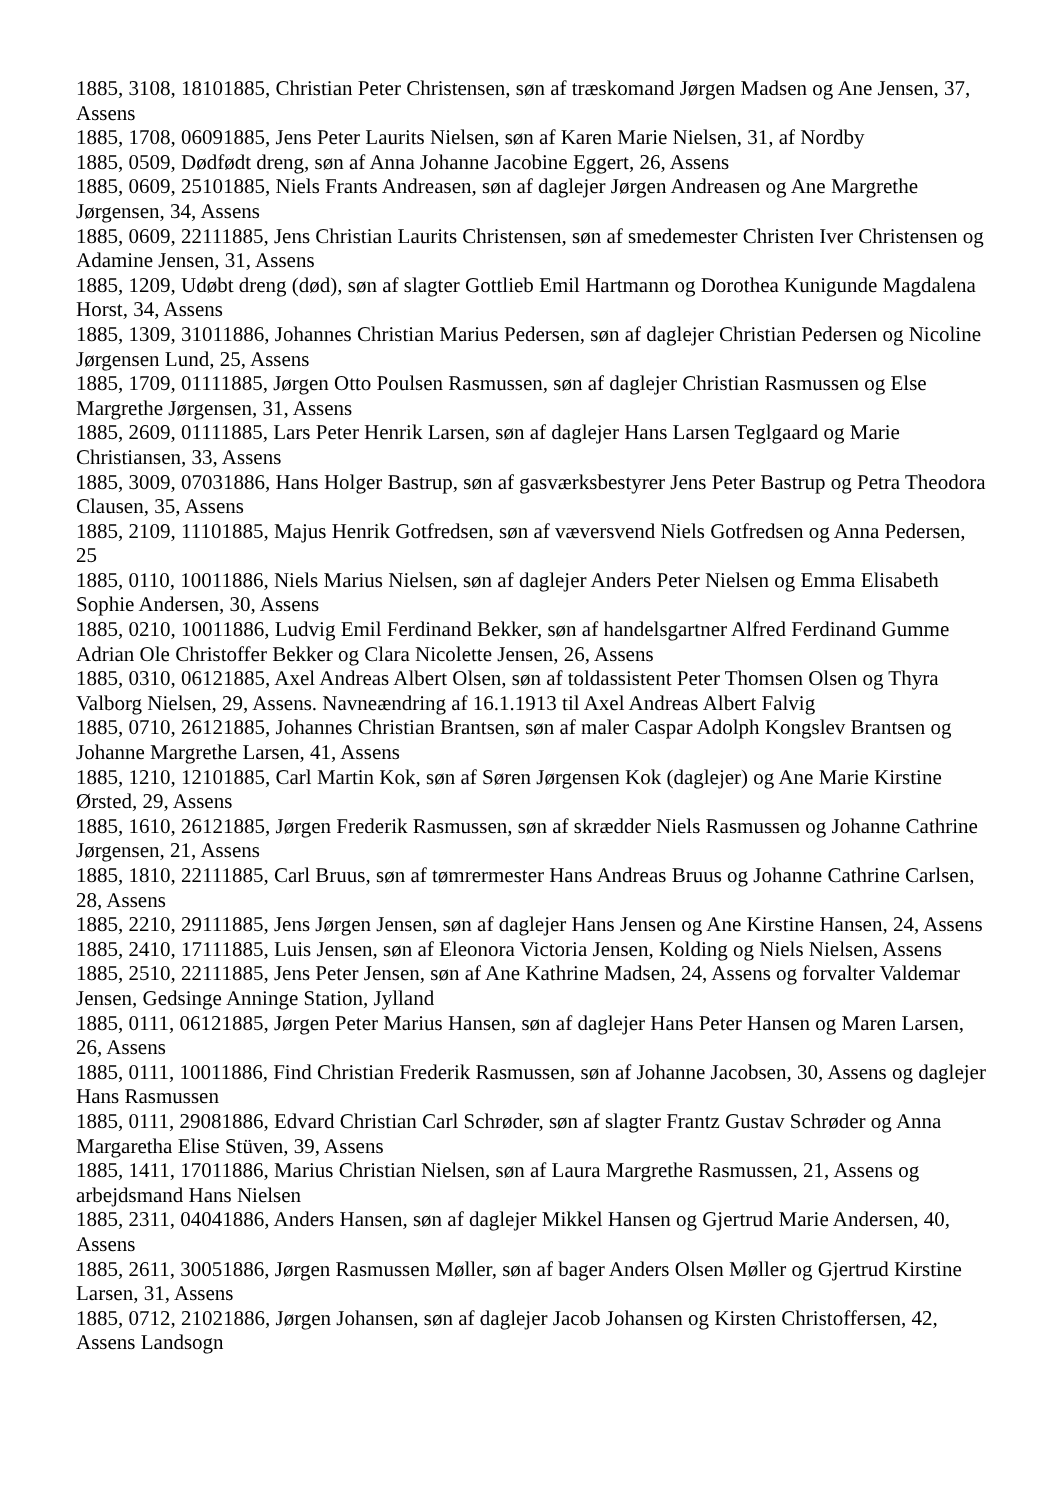1885, 3108, 18101885, Christian Peter Christensen, søn af træskomand Jørgen Madsen og Ane Jensen, 37, Assens
1885, 1708, 06091885, Jens Peter Laurits Nielsen, søn af Karen Marie Nielsen, 31, af Nordby
1885, 0509, Dødfødt dreng, søn af Anna Johanne Jacobine Eggert, 26, Assens
1885, 0609, 25101885, Niels Frants Andreasen, søn af daglejer Jørgen Andreasen og Ane Margrethe Jørgensen, 34, Assens
1885, 0609, 22111885, Jens Christian Laurits Christensen, søn af smedemester Christen Iver Christensen og Adamine Jensen, 31, Assens
1885, 1209, Udøbt dreng (død), søn af slagter Gottlieb Emil Hartmann og Dorothea Kunigunde Magdalena Horst, 34, Assens
1885, 1309, 31011886, Johannes Christian Marius Pedersen, søn af daglejer Christian Pedersen og Nicoline Jørgensen Lund, 25, Assens
1885, 1709, 01111885, Jørgen Otto Poulsen Rasmussen, søn af daglejer Christian Rasmussen og Else Margrethe Jørgensen, 31, Assens
1885, 2609, 01111885, Lars Peter Henrik Larsen, søn af daglejer Hans Larsen Teglgaard og Marie Christiansen, 33, Assens
1885, 3009, 07031886, Hans Holger Bastrup, søn af gasværksbestyrer Jens Peter Bastrup og Petra Theodora Clausen, 35, Assens
1885, 2109, 11101885, Majus Henrik Gotfredsen, søn af væversvend Niels Gotfredsen og Anna Pedersen, 25
1885, 0110, 10011886, Niels Marius Nielsen, søn af daglejer Anders Peter Nielsen og Emma Elisabeth Sophie Andersen, 30, Assens
1885, 0210, 10011886, Ludvig Emil Ferdinand Bekker, søn af handelsgartner Alfred Ferdinand Gumme Adrian Ole Christoffer Bekker og Clara Nicolette Jensen, 26, Assens
1885, 0310, 06121885, Axel Andreas Albert Olsen, søn af toldassistent Peter Thomsen Olsen og Thyra Valborg Nielsen, 29, Assens. Navneændring af 16.1.1913 til Axel Andreas Albert Falvig
1885, 0710, 26121885, Johannes Christian Brantsen, søn af maler Caspar Adolph Kongslev Brantsen og Johanne Margrethe Larsen, 41, Assens
1885, 1210, 12101885, Carl Martin Kok, søn af Søren Jørgensen Kok (daglejer) og Ane Marie Kirstine Ørsted, 29, Assens
1885, 1610, 26121885, Jørgen Frederik Rasmussen, søn af skrædder Niels Rasmussen og Johanne Cathrine Jørgensen, 21, Assens
1885, 1810, 22111885, Carl Bruus, søn af tømrermester Hans Andreas Bruus og Johanne Cathrine Carlsen, 28, Assens
1885, 2210, 29111885, Jens Jørgen Jensen, søn af daglejer Hans Jensen og Ane Kirstine Hansen, 24, Assens
1885, 2410, 17111885, Luis Jensen, søn af Eleonora Victoria Jensen, Kolding og Niels Nielsen, Assens
1885, 2510, 22111885, Jens Peter Jensen, søn af Ane Kathrine Madsen, 24, Assens og forvalter Valdemar Jensen, Gedsinge Anninge Station, Jylland
1885, 0111, 06121885, Jørgen Peter Marius Hansen, søn af daglejer Hans Peter Hansen og Maren Larsen, 26, Assens
1885, 0111, 10011886, Find Christian Frederik Rasmussen, søn af Johanne Jacobsen, 30, Assens og daglejer Hans Rasmussen
1885, 0111, 29081886, Edvard Christian Carl Schrøder, søn af slagter Frantz Gustav Schrøder og Anna Margaretha Elise Stüven, 39, Assens
1885, 1411, 17011886, Marius Christian Nielsen, søn af Laura Margrethe Rasmussen, 21, Assens og arbejdsmand Hans Nielsen
1885, 2311, 04041886, Anders Hansen, søn af daglejer Mikkel Hansen og Gjertrud Marie Andersen, 40, Assens
1885, 2611, 30051886, Jørgen Rasmussen Møller, søn af bager Anders Olsen Møller og Gjertrud Kirstine Larsen, 31, Assens
1885, 0712, 21021886, Jørgen Johansen, søn af daglejer Jacob Johansen og Kirsten Christoffersen, 42, Assens Landsogn